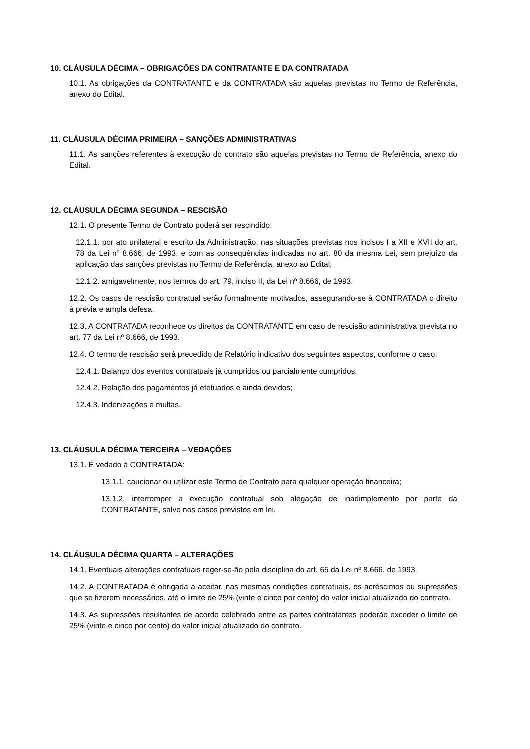10. CLÁUSULA DÉCIMA – OBRIGAÇÕES DA CONTRATANTE E DA CONTRATADA
10.1. As obrigações da CONTRATANTE e da CONTRATADA são aquelas previstas no Termo de Referência, anexo do Edital.
11. CLÁUSULA DÉCIMA PRIMEIRA – SANÇÕES ADMINISTRATIVAS
11.1. As sanções referentes à execução do contrato são aquelas previstas no Termo de Referência, anexo do Edital.
12. CLÁUSULA DÉCIMA SEGUNDA – RESCISÃO
12.1. O presente Termo de Contrato poderá ser rescindido:
12.1.1. por ato unilateral e escrito da Administração, nas situações previstas nos incisos I a XII e XVII do art. 78 da Lei nº 8.666, de 1993, e com as consequências indicadas no art. 80 da mesma Lei, sem prejuízo da aplicação das sanções previstas no Termo de Referência, anexo ao Edital;
12.1.2. amigavelmente, nos termos do art. 79, inciso II, da Lei nº 8.666, de 1993.
12.2. Os casos de rescisão contratual serão formalmente motivados, assegurando-se à CONTRATADA o direito à prévia e ampla defesa.
12.3. A CONTRATADA reconhece os direitos da CONTRATANTE em caso de rescisão administrativa prevista no art. 77 da Lei nº 8.666, de 1993.
12.4. O termo de rescisão será precedido de Relatório indicativo dos seguintes aspectos, conforme o caso:
12.4.1. Balanço dos eventos contratuais já cumpridos ou parcialmente cumpridos;
12.4.2. Relação dos pagamentos já efetuados e ainda devidos;
12.4.3. Indenizações e multas.
13. CLÁUSULA DÉCIMA TERCEIRA – VEDAÇÕES
13.1. É vedado à CONTRATADA:
13.1.1. caucionar ou utilizar este Termo de Contrato para qualquer operação financeira;
13.1.2. interromper a execução contratual sob alegação de inadimplemento por parte da CONTRATANTE, salvo nos casos previstos em lei.
14. CLÁUSULA DÉCIMA QUARTA – ALTERAÇÕES
14.1. Eventuais alterações contratuais reger-se-ão pela disciplina do art. 65 da Lei nº 8.666, de 1993.
14.2. A CONTRATADA é obrigada a aceitar, nas mesmas condições contratuais, os acréscimos ou supressões que se fizerem necessários, até o limite de 25% (vinte e cinco por cento) do valor inicial atualizado do contrato.
14.3. As supressões resultantes de acordo celebrado entre as partes contratantes poderão exceder o limite de 25% (vinte e cinco por cento) do valor inicial atualizado do contrato.